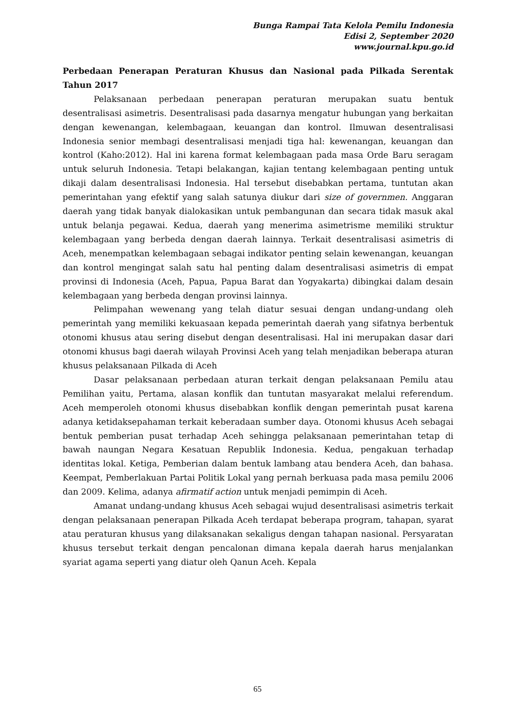Bunga Rampai Tata Kelola Pemilu Indonesia
Edisi 2, September 2020
www.journal.kpu.go.id
Perbedaan Penerapan Peraturan Khusus dan Nasional pada Pilkada Serentak Tahun 2017
Pelaksanaan perbedaan penerapan peraturan merupakan suatu bentuk desentralisasi asimetris. Desentralisasi pada dasarnya mengatur hubungan yang berkaitan dengan kewenangan, kelembagaan, keuangan dan kontrol. Ilmuwan desentralisasi Indonesia senior membagi desentralisasi menjadi tiga hal: kewenangan, keuangan dan kontrol (Kaho:2012). Hal ini karena format kelembagaan pada masa Orde Baru seragam untuk seluruh Indonesia. Tetapi belakangan, kajian tentang kelembagaan penting untuk dikaji dalam desentralisasi Indonesia. Hal tersebut disebabkan pertama, tuntutan akan pemerintahan yang efektif yang salah satunya diukur dari size of governmen. Anggaran daerah yang tidak banyak dialokasikan untuk pembangunan dan secara tidak masuk akal untuk belanja pegawai. Kedua, daerah yang menerima asimetrisme memiliki struktur kelembagaan yang berbeda dengan daerah lainnya. Terkait desentralisasi asimetris di Aceh, menempatkan kelembagaan sebagai indikator penting selain kewenangan, keuangan dan kontrol mengingat salah satu hal penting dalam desentralisasi asimetris di empat provinsi di Indonesia (Aceh, Papua, Papua Barat dan Yogyakarta) dibingkai dalam desain kelembagaan yang berbeda dengan provinsi lainnya.
Pelimpahan wewenang yang telah diatur sesuai dengan undang-undang oleh pemerintah yang memiliki kekuasaan kepada pemerintah daerah yang sifatnya berbentuk otonomi khusus atau sering disebut dengan desentralisasi. Hal ini merupakan dasar dari otonomi khusus bagi daerah wilayah Provinsi Aceh yang telah menjadikan beberapa aturan khusus pelaksanaan Pilkada di Aceh
Dasar pelaksanaan perbedaan aturan terkait dengan pelaksanaan Pemilu atau Pemilihan yaitu, Pertama, alasan konflik dan tuntutan masyarakat melalui referendum. Aceh memperoleh otonomi khusus disebabkan konflik dengan pemerintah pusat karena adanya ketidaksepahaman terkait keberadaan sumber daya. Otonomi khusus Aceh sebagai bentuk pemberian pusat terhadap Aceh sehingga pelaksanaan pemerintahan tetap di bawah naungan Negara Kesatuan Republik Indonesia. Kedua, pengakuan terhadap identitas lokal. Ketiga, Pemberian dalam bentuk lambang atau bendera Aceh, dan bahasa. Keempat, Pemberlakuan Partai Politik Lokal yang pernah berkuasa pada masa pemilu 2006 dan 2009. Kelima, adanya afirmatif action untuk menjadi pemimpin di Aceh.
Amanat undang-undang khusus Aceh sebagai wujud desentralisasi asimetris terkait dengan pelaksanaan penerapan Pilkada Aceh terdapat beberapa program, tahapan, syarat atau peraturan khusus yang dilaksanakan sekaligus dengan tahapan nasional. Persyaratan khusus tersebut terkait dengan pencalonan dimana kepala daerah harus menjalankan syariat agama seperti yang diatur oleh Qanun Aceh. Kepala
65